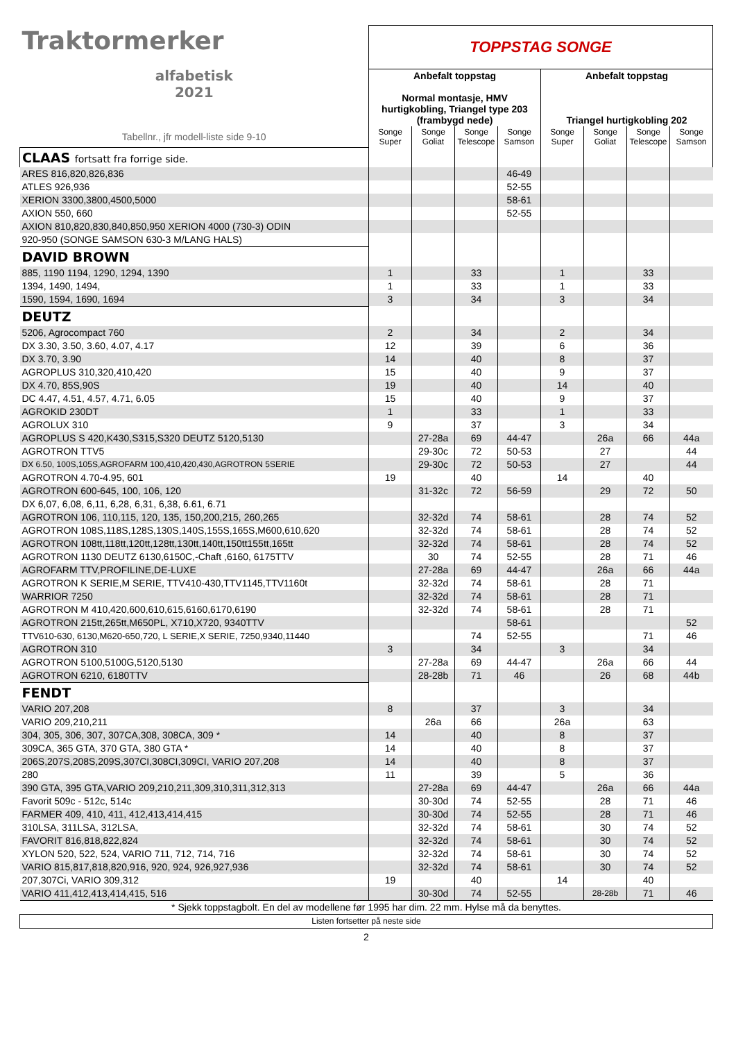| Traktormerker alfabetisk 2021 | TOPPSTAG SONGE | | | | | | | |
| | Anbefalt toppstag Normal montasje, HMV hurtigkobling, Triangel type 203 (frambygd nede) | | | | Anbefalt toppstag Triangel hurtigkobling 202 | | | |
| Tabellnr., jfr modell-liste side 9-10 | Songe Super | Songe Goliat | Songe Telescope | Songe Samson | Songe Super | Songe Goliat | Songe Telescope | Songe Samson |
| CLAAS fortsatt fra forrige side. | | | | | | | | |
| ARES 816,820,826,836 | | | | 46-49 | | | | |
| ATLES 926,936 | | | | 52-55 | | | | |
| XERION 3300,3800,4500,5000 | | | | 58-61 | | | | |
| AXION 550, 660 | | | | 52-55 | | | | |
| AXION 810,820,830,840,850,950 XERION 4000 (730-3) ODIN | | | | | | | | |
| 920-950 (SONGE SAMSON 630-3 M/LANG HALS) | | | | | | | | |
| DAVID BROWN | | | | | | | | |
| 885, 1190 1194, 1290, 1294, 1390 | 1 | | 33 | | 1 | | 33 | |
| 1394, 1490, 1494, | 1 | | 33 | | 1 | | 33 | |
| 1590, 1594, 1690, 1694 | 3 | | 34 | | 3 | | 34 | |
| DEUTZ | | | | | | | | |
| 5206, Agrocompact 760 | 2 | | 34 | | 2 | | 34 | |
| DX 3.30, 3.50, 3.60, 4.07, 4.17 | 12 | | 39 | | 6 | | 36 | |
| DX 3.70, 3.90 | 14 | | 40 | | 8 | | 37 | |
| AGROPLUS 310,320,410,420 | 15 | | 40 | | 9 | | 37 | |
| DX 4.70, 85S,90S | 19 | | 40 | | 14 | | 40 | |
| DC 4.47, 4.51, 4.57, 4.71, 6.05 | 15 | | 40 | | 9 | | 37 | |
| AGROKID 230DT | 1 | | 33 | | 1 | | 33 | |
| AGROLUX 310 | 9 | | 37 | | 3 | | 34 | |
| AGROPLUS S 420,K430,S315,S320 DEUTZ 5120,5130 | | 27-28a | 69 | 44-47 | | 26a | 66 | 44a |
| AGROTRON TTV5 | | 29-30c | 72 | 50-53 | | 27 | | 44 |
| DX 6.50, 100S,105S,AGROFARM 100,410,420,430,AGROTRON 5SERIE | | 29-30c | 72 | 50-53 | | 27 | | 44 |
| AGROTRON 4.70-4.95, 601 | 19 | | 40 | | 14 | | 40 | |
| AGROTRON 600-645, 100, 106, 120 | | 31-32c | 72 | 56-59 | | 29 | 72 | 50 |
| DX 6,07, 6,08, 6,11, 6,28, 6,31, 6,38, 6.61, 6.71 | | | | | | | | |
| AGROTRON 106, 110,115, 120, 135, 150,200,215, 260,265 | | 32-32d | 74 | 58-61 | | 28 | 74 | 52 |
| AGROTRON 108S,118S,128S,130S,140S,155S,165S,M600,610,620 | | 32-32d | 74 | 58-61 | | 28 | 74 | 52 |
| AGROTRON 108tt,118tt,120tt,128tt,130tt,140tt,150tt155tt,165tt | | 32-32d | 74 | 58-61 | | 28 | 74 | 52 |
| AGROTRON 1130 DEUTZ 6130,6150C,-Chaft ,6160, 6175TTV | | 30 | 74 | 52-55 | | 28 | 71 | 46 |
| AGROFARM TTV,PROFILINE,DE-LUXE | | 27-28a | 69 | 44-47 | | 26a | 66 | 44a |
| AGROTRON K SERIE,M SERIE, TTV410-430,TTV1145,TTV1160t | | 32-32d | 74 | 58-61 | | 28 | 71 | |
| WARRIOR 7250 | | 32-32d | 74 | 58-61 | | 28 | 71 | |
| AGROTRON M 410,420,600,610,615,6160,6170,6190 | | 32-32d | 74 | 58-61 | | 28 | 71 | |
| AGROTRON 215tt,265tt,M650PL, X710,X720, 9340TTV | | | | 58-61 | | | | 52 |
| TTV610-630, 6130,M620-650,720, L SERIE,X SERIE, 7250,9340,11440 | | | 74 | 52-55 | | | 71 | 46 |
| AGROTRON 310 | 3 | | 34 | | 3 | | 34 | |
| AGROTRON 5100,5100G,5120,5130 | | 27-28a | 69 | 44-47 | | 26a | 66 | 44 |
| AGROTRON 6210, 6180TTV | | 28-28b | 71 | 46 | | 26 | 68 | 44b |
| FENDT | | | | | | | | |
| VARIO 207,208 | 8 | | 37 | | 3 | | 34 | |
| VARIO 209,210,211 | | 26a | 66 | | 26a | | 63 | |
| 304, 305, 306, 307, 307CA,308, 308CA, 309 * | 14 | | 40 | | 8 | | 37 | |
| 309CA, 365 GTA, 370 GTA, 380 GTA * | 14 | | 40 | | 8 | | 37 | |
| 206S,207S,208S,209S,307CI,308CI,309CI, VARIO 207,208 | 14 | | 40 | | 8 | | 37 | |
| 280 | 11 | | 39 | | 5 | | 36 | |
| 390 GTA, 395 GTA,VARIO 209,210,211,309,310,311,312,313 | | 27-28a | 69 | 44-47 | | 26a | 66 | 44a |
| Favorit 509c - 512c, 514c | | 30-30d | 74 | 52-55 | | 28 | 71 | 46 |
| FARMER 409, 410, 411, 412,413,414,415 | | 30-30d | 74 | 52-55 | | 28 | 71 | 46 |
| 310LSA, 311LSA, 312LSA, | | 32-32d | 74 | 58-61 | | 30 | 74 | 52 |
| FAVORIT 816,818,822,824 | | 32-32d | 74 | 58-61 | | 30 | 74 | 52 |
| XYLON 520, 522, 524, VARIO 711, 712, 714, 716 | | 32-32d | 74 | 58-61 | | 30 | 74 | 52 |
| VARIO 815,817,818,820,916, 920, 924, 926,927,936 | | 32-32d | 74 | 58-61 | | 30 | 74 | 52 |
| 207,307Ci, VARIO 309,312 | 19 | | 40 | | 14 | | 40 | |
| VARIO 411,412,413,414,415, 516 | | 30-30d | 74 | 52-55 | | 28-28b | 71 | 46 |
| * Sjekk toppstagbolt. En del av modellene før 1995 har dim. 22 mm. Hylse må da benyttes. | | | | | | | | |
| Listen fortsetter på neste side | | | | | | | | |
2